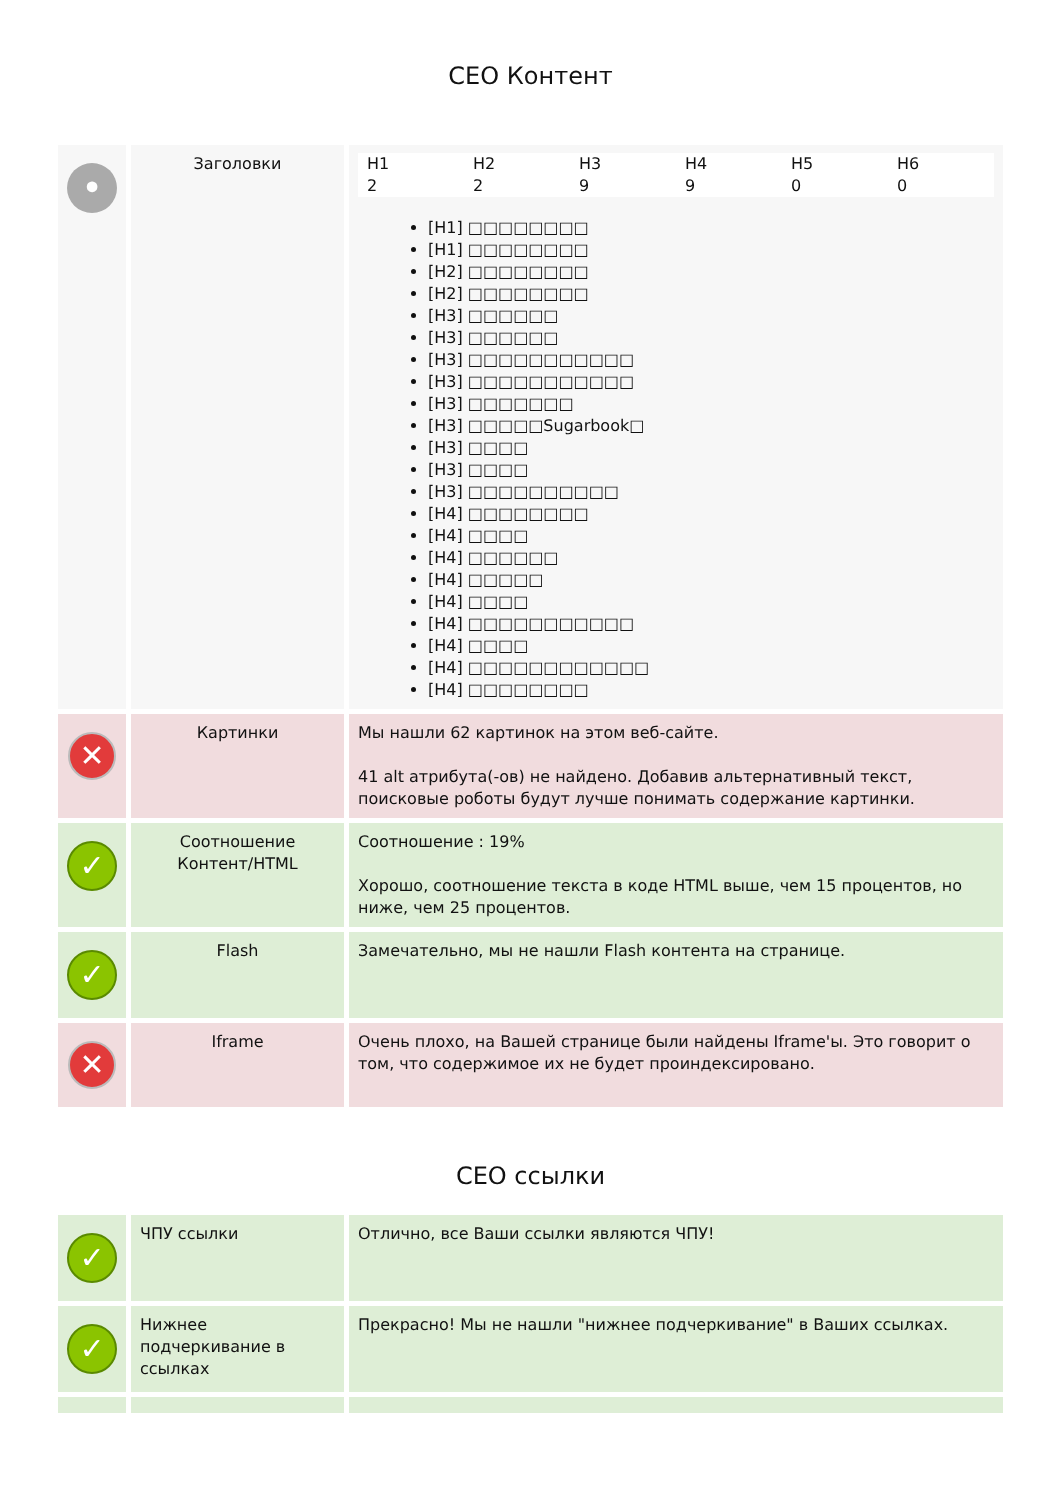CEO Контент
| • | Заголовки | / H1 / H2 / H3 / H4 / H5 / H6 / / 2 / 2 / 9 / 9 / 0 / 0 / [H1] □□□□□□□□ [H1] □□□□□□□□ [H2] □□□□□□□□ [H2] □□□□□□□□ [H3] □□□□□□ [H3] □□□□□□ [H3] □□□□□□□□□□□ [H3] □□□□□□□□□□□ [H3] □□□□□□□ [H3] □□□□□Sugarbook□ [H3] □□□□ [H3] □□□□ [H3] □□□□□□□□□□ [H4] □□□□□□□□ [H4] □□□□ [H4] □□□□□□ [H4] □□□□□ [H4] □□□□ [H4] □□□□□□□□□□□ [H4] □□□□ [H4] □□□□□□□□□□□□ [H4] □□□□□□□□ |
| ✕ | Картинки | Мы нашли 62 картинок на этом веб-сайте. 41 alt атрибута(-ов) не найдено. Добавив альтернативный текст, поисковые роботы будут лучше понимать содержание картинки. |
| ✓ | Соотношение Контент/HTML | Соотношение : 19% Хорошо, соотношение текста в коде HTML выше, чем 15 процентов, но ниже, чем 25 процентов. |
| ✓ | Flash | Замечательно, мы не нашли Flash контента на странице. |
| ✕ | Iframe | Очень плохо, на Вашей странице были найдены Iframe'ы. Это говорит о том, что содержимое их не будет проиндексировано. |
CEO ссылки
| ✓ | ЧПУ ссылки | Отлично, все Ваши ссылки являются ЧПУ! |
| ✓ | Нижнее подчеркивание в ссылках | Прекрасно! Мы не нашли "нижнее подчеркивание" в Ваших ссылках. |